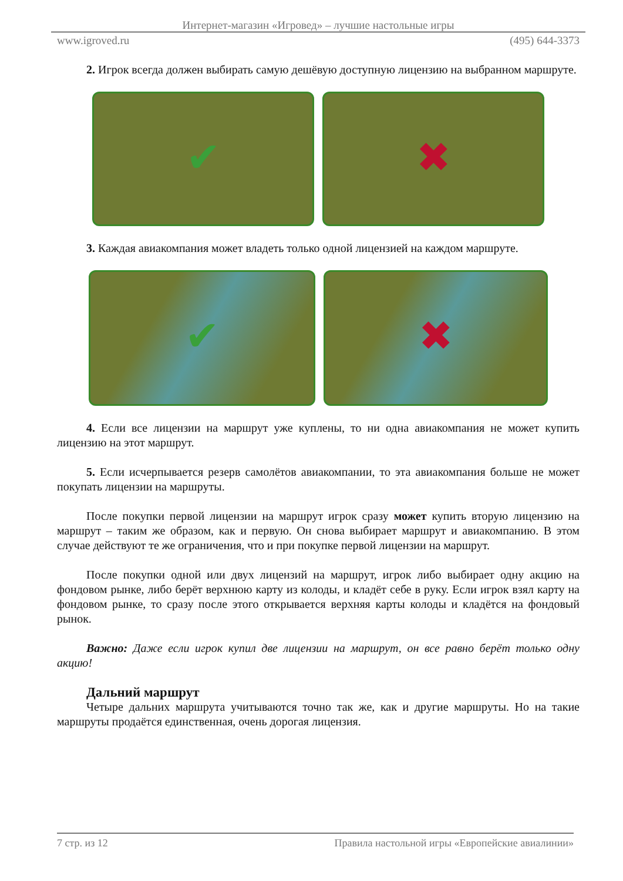Интернет-магазин «Игровед» – лучшие настольные игры
www.igroved.ru (495) 644-3373
2. Игрок всегда должен выбирать самую дешёвую доступную лицензию на выбранном маршруте.
✔ ✖
3. Каждая авиакомпания может владеть только одной лицензией на каждом маршруте.
✔ ✖
4. Если все лицензии на маршрут уже куплены, то ни одна авиакомпания не может купить лицензию на этот маршрут.
5. Если исчерпывается резерв самолётов авиакомпании, то эта авиакомпания больше не может покупать лицензии на маршруты.
После покупки первой лицензии на маршрут игрок сразу может купить вторую лицензию на маршрут – таким же образом, как и первую. Он снова выбирает маршрут и авиакомпанию. В этом случае действуют те же ограничения, что и при покупке первой лицензии на маршрут.
После покупки одной или двух лицензий на маршрут, игрок либо выбирает одну акцию на фондовом рынке, либо берёт верхнюю карту из колоды, и кладёт себе в руку. Если игрок взял карту на фондовом рынке, то сразу после этого открывается верхняя карты колоды и кладётся на фондовый рынок.
Важно: Даже если игрок купил две лицензии на маршрут, он все равно берёт только одну акцию!
Дальний маршрут
Четыре дальних маршрута учитываются точно так же, как и другие маршруты. Но на такие маршруты продаётся единственная, очень дорогая лицензия.
7 стр. из 12 Правила настольной игры «Европейские авиалинии»